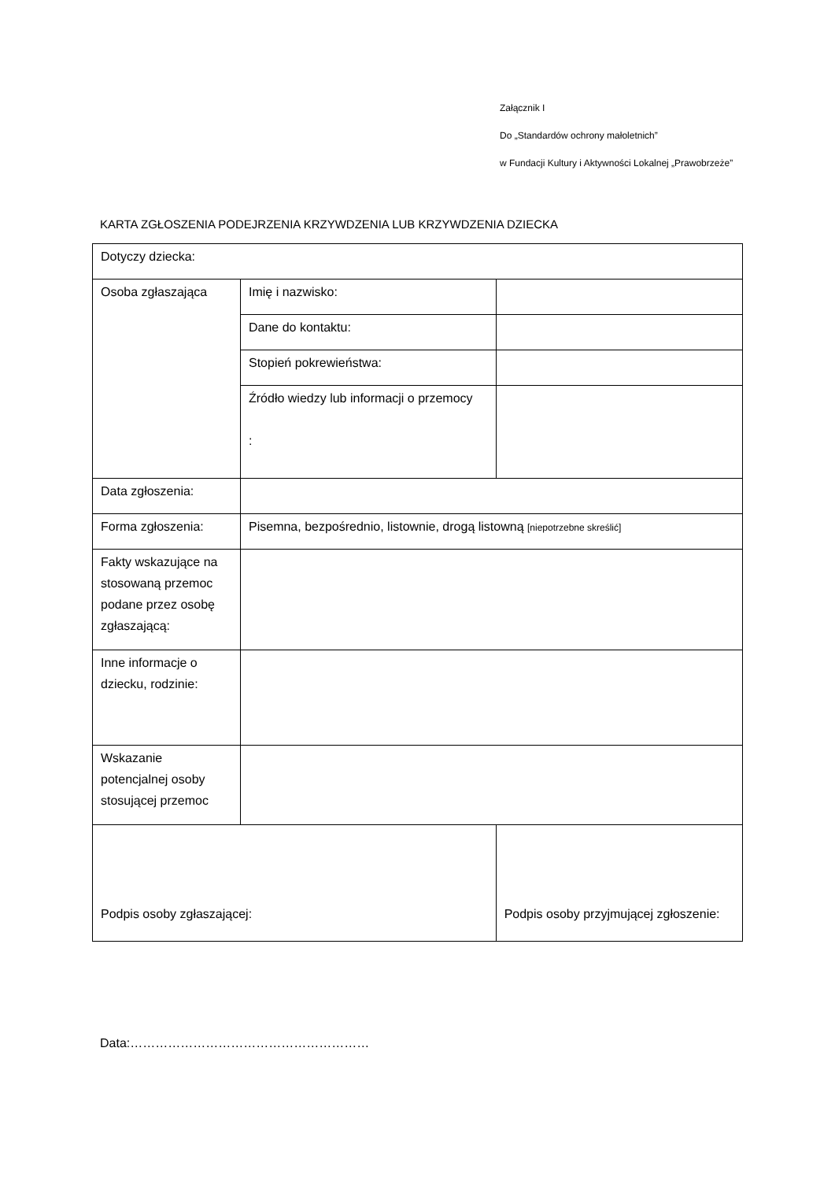Załącznik I
Do „Standardów ochrony małoletnich”
w Fundacji Kultury i Aktywności Lokalnej „Prawobrzeże”
KARTA ZGŁOSZENIA PODEJRZENIA KRZYWDZENIA LUB KRZYWDZENIA DZIECKA
| Dotyczy dziecka: | | | |
| Osoba zgłaszająca | Imię i nazwisko: | | |
| | Dane do kontaktu: | | |
| | Stopień pokrewieństwa: | | |
| | Źródło wiedzy lub informacji o przemocy : | | |
| Data zgłoszenia: | | | |
| Forma zgłoszenia: | Pisemna, bezpośrednio, listownie, drogą listowną [niepotrzebne skreślić] | | |
| Fakty wskazujące na stosowaną przemoc podane przez osobę zgłaszającą: | | | |
| Inne informacje o dziecku, rodzinie: | | | |
| Wskazanie potencjalnej osoby stosującej przemoc | | | |
| Podpis osoby zgłaszającej: | | Podpis osoby przyjmującej zgłoszenie: | |
Data:…………………………………………………